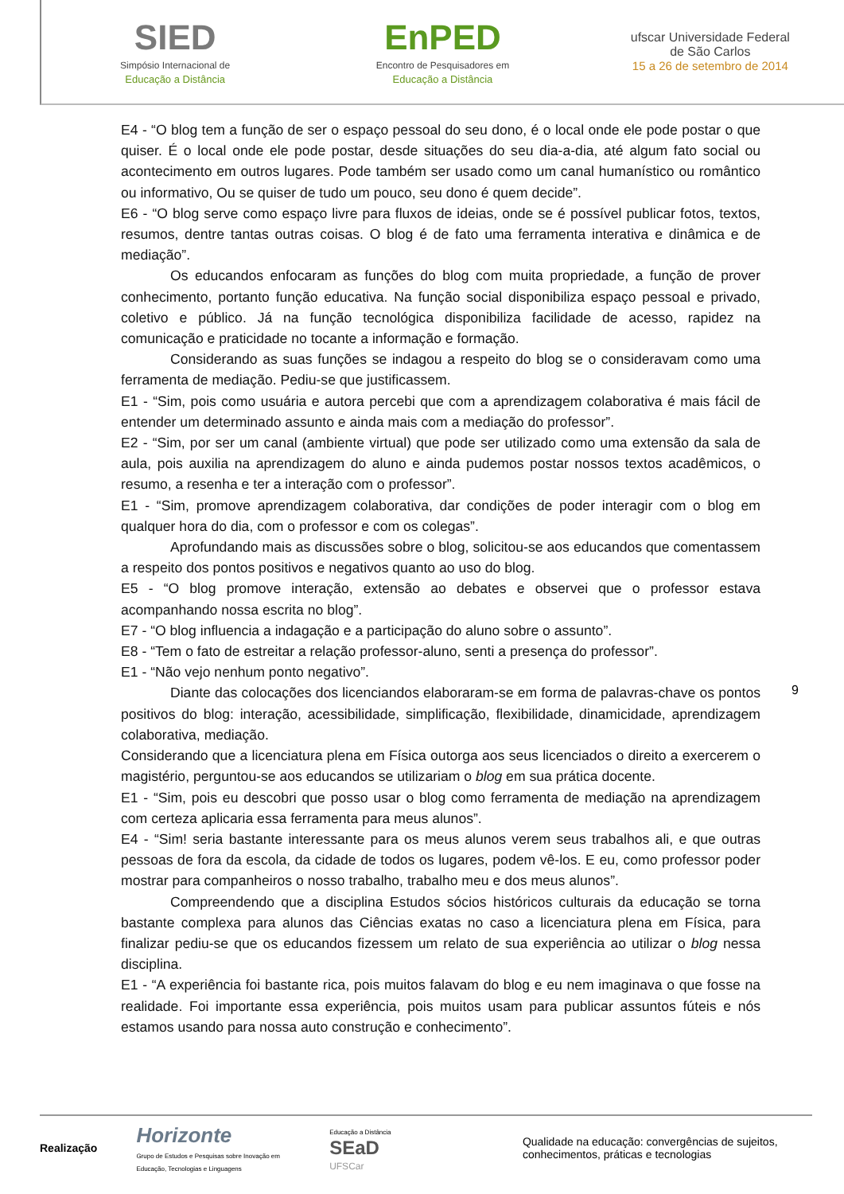SIED
Simpósio Internacional de
Educação a Distância
EnPED
Encontro de Pesquisadores em
Educação a Distância
ufscar Universidade Federal
de São Carlos
15 a 26 de setembro de 2014
E4 - “O blog tem a função de ser o espaço pessoal do seu dono, é o local onde ele pode postar o que quiser. É o local onde ele pode postar, desde situações do seu dia-a-dia, até algum fato social ou acontecimento em outros lugares. Pode também ser usado como um canal humanístico ou romântico ou informativo, Ou se quiser de tudo um pouco, seu dono é quem decide”.
E6 - “O blog serve como espaço livre para fluxos de ideias, onde se é possível publicar fotos, textos, resumos, dentre tantas outras coisas. O blog é de fato uma ferramenta interativa e dinâmica e de mediação”.
Os educandos enfocaram as funções do blog com muita propriedade, a função de prover conhecimento, portanto função educativa. Na função social disponibiliza espaço pessoal e privado, coletivo e público. Já na função tecnológica disponibiliza facilidade de acesso, rapidez na comunicação e praticidade no tocante a informação e formação.
Considerando as suas funções se indagou a respeito do blog se o consideravam como uma ferramenta de mediação. Pediu-se que justificassem.
E1 - “Sim, pois como usuária e autora percebi que com a aprendizagem colaborativa é mais fácil de entender um determinado assunto e ainda mais com a mediação do professor”.
E2 - “Sim, por ser um canal (ambiente virtual) que pode ser utilizado como uma extensão da sala de aula, pois auxilia na aprendizagem do aluno e ainda pudemos postar nossos textos acadêmicos, o resumo, a resenha e ter a interação com o professor”.
E1 - “Sim, promove aprendizagem colaborativa, dar condições de poder interagir com o blog em qualquer hora do dia, com o professor e com os colegas”.
Aprofundando mais as discussões sobre o blog, solicitou-se aos educandos que comentassem a respeito dos pontos positivos e negativos quanto ao uso do blog.
E5 - “O blog promove interação, extensão ao debates e observei que o professor estava acompanhando nossa escrita no blog”.
E7 - “O blog influencia a indagação e a participação do aluno sobre o assunto”.
E8 - “Tem o fato de estreitar a relação professor-aluno, senti a presença do professor”.
E1 - “Não vejo nenhum ponto negativo”.
Diante das colocações dos licenciandos elaboraram-se em forma de palavras-chave os pontos positivos do blog: interação, acessibilidade, simplificação, flexibilidade, dinamicidade, aprendizagem colaborativa, mediação.
Considerando que a licenciatura plena em Física outorga aos seus licenciados o direito a exercerem o magistério, perguntou-se aos educandos se utilizariam o blog em sua prática docente.
E1 - “Sim, pois eu descobri que posso usar o blog como ferramenta de mediação na aprendizagem com certeza aplicaria essa ferramenta para meus alunos”.
E4 - “Sim! seria bastante interessante para os meus alunos verem seus trabalhos ali, e que outras pessoas de fora da escola, da cidade de todos os lugares, podem vê-los. E eu, como professor poder mostrar para companheiros o nosso trabalho, trabalho meu e dos meus alunos”.
Compreendendo que a disciplina Estudos sócios históricos culturais da educação se torna bastante complexa para alunos das Ciências exatas no caso a licenciatura plena em Física, para finalizar pediu-se que os educandos fizessem um relato de sua experiência ao utilizar o blog nessa disciplina.
E1 - “A experiência foi bastante rica, pois muitos falavam do blog e eu nem imaginava o que fosse na realidade. Foi importante essa experiência, pois muitos usam para publicar assuntos fúteis e nós estamos usando para nossa auto construção e conhecimento”.
9
Realização
Horizonte
Grupo de Estudos e Pesquisas sobre Inovação em
Educação, Tecnologias e Linguagens
Educação a Distância
SEaD
UFSCar
Qualidade na educação: convergências de sujeitos, conhecimentos, práticas e tecnologias